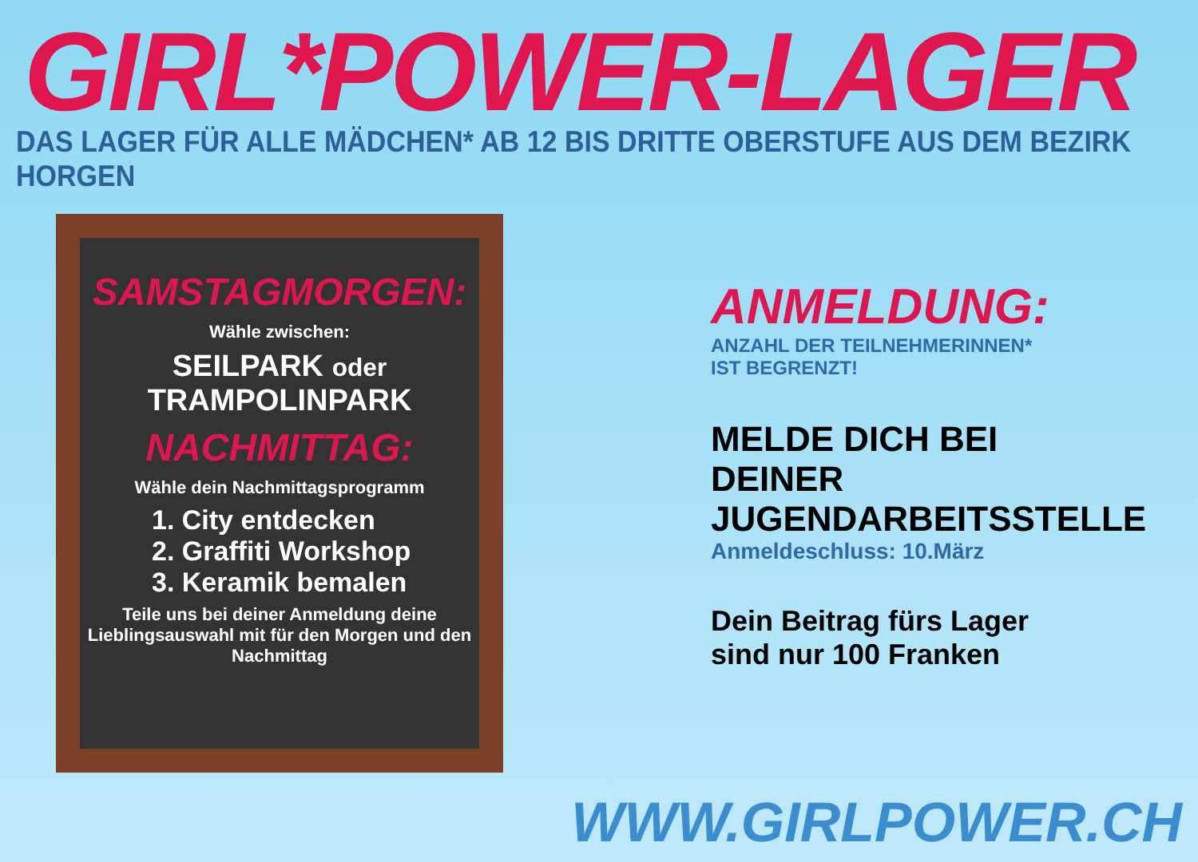GIRL*POWER-LAGER
DAS LAGER FÜR ALLE MÄDCHEN* AB 12 BIS DRITTE OBERSTUFE AUS DEM BEZIRK HORGEN
SAMSTAGMORGEN:
Wähle zwischen:
SEILPARK oder TRAMPOLINPARK
NACHMITTAG:
Wähle dein Nachmittagsprogramm
1. City entdecken
2. Graffiti Workshop
3. Keramik bemalen
Teile uns bei deiner Anmeldung deine Lieblingsauswahl mit für den Morgen und den Nachmittag
ANMELDUNG:
ANZAHL DER TEILNEHMERINNEN*
IST BEGRENZT!
MELDE DICH BEI DEINER JUGENDARBEITSSTELLE
Anmeldeschluss: 10.März
Dein Beitrag fürs Lager sind nur 100 Franken
WWW.GIRLPOWER.CH